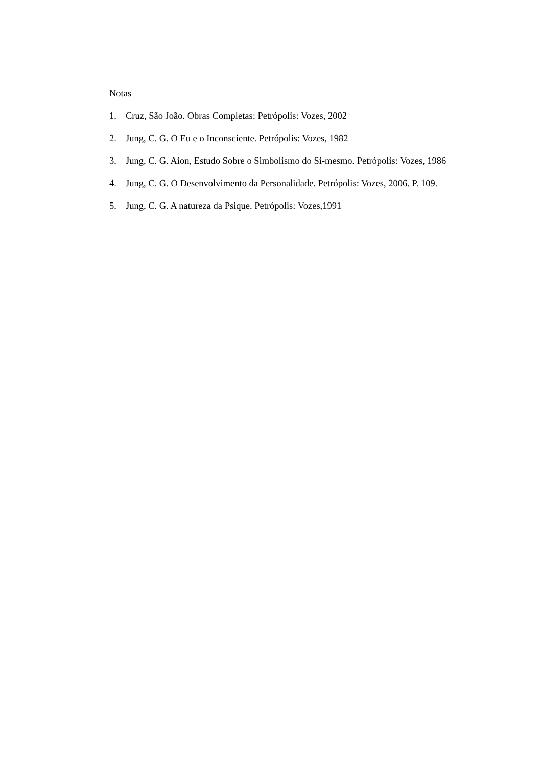Notas
1. Cruz, São João. Obras Completas: Petrópolis: Vozes, 2002
2. Jung, C. G. O Eu e o Inconsciente. Petrópolis: Vozes, 1982
3. Jung, C. G. Aion, Estudo Sobre o Simbolismo do Si-mesmo. Petrópolis: Vozes, 1986
4. Jung, C. G. O Desenvolvimento da Personalidade. Petrópolis: Vozes, 2006. P. 109.
5. Jung, C. G. A natureza da Psique. Petrópolis: Vozes,1991